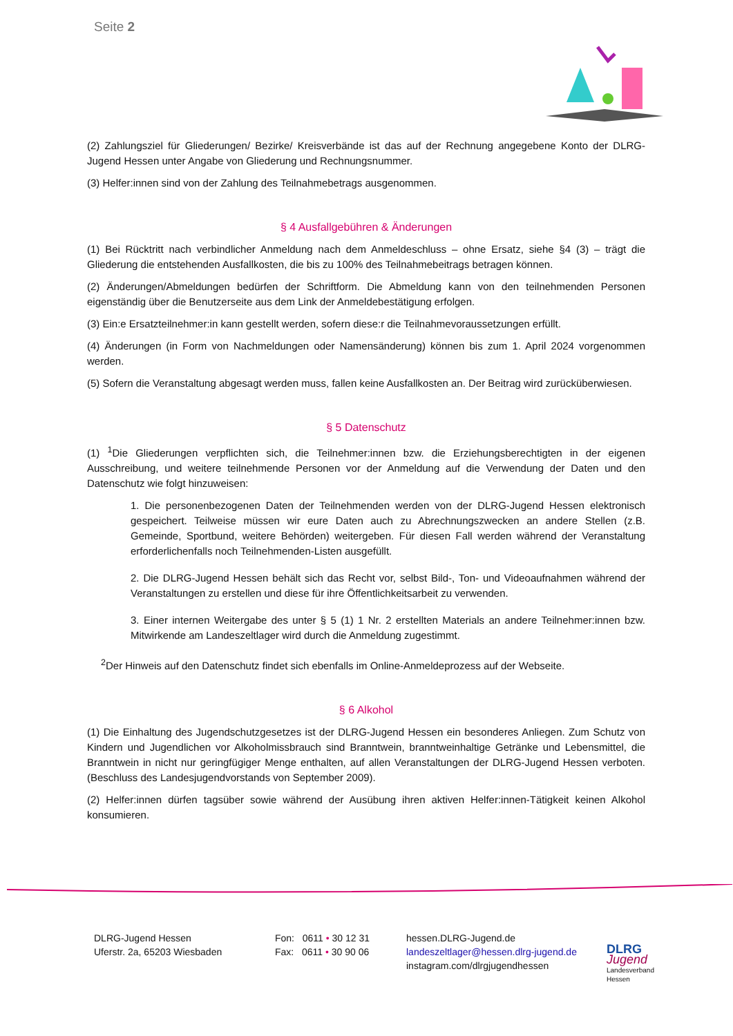Seite 2
(2) Zahlungsziel für Gliederungen/ Bezirke/ Kreisverbände ist das auf der Rechnung angegebene Konto der DLRG-Jugend Hessen unter Angabe von Gliederung und Rechnungsnummer.
(3) Helfer:innen sind von der Zahlung des Teilnahmebetrags ausgenommen.
§ 4 Ausfallgebühren & Änderungen
(1) Bei Rücktritt nach verbindlicher Anmeldung nach dem Anmeldeschluss – ohne Ersatz, siehe §4 (3) – trägt die Gliederung die entstehenden Ausfallkosten, die bis zu 100% des Teilnahmebeitrags betragen können.
(2) Änderungen/Abmeldungen bedürfen der Schriftform. Die Abmeldung kann von den teilnehmenden Personen eigenständig über die Benutzerseite aus dem Link der Anmeldebestätigung erfolgen.
(3) Ein:e Ersatzteilnehmer:in kann gestellt werden, sofern diese:r die Teilnahmevoraussetzungen erfüllt.
(4) Änderungen (in Form von Nachmeldungen oder Namensänderung) können bis zum 1. April 2024 vorgenommen werden.
(5) Sofern die Veranstaltung abgesagt werden muss, fallen keine Ausfallkosten an. Der Beitrag wird zurücküberwiesen.
§ 5 Datenschutz
(1) <sup>1</sup>Die Gliederungen verpflichten sich, die Teilnehmer:innen bzw. die Erziehungsberechtigten in der eigenen Ausschreibung, und weitere teilnehmende Personen vor der Anmeldung auf die Verwendung der Daten und den Datenschutz wie folgt hinzuweisen:
1. Die personenbezogenen Daten der Teilnehmenden werden von der DLRG-Jugend Hessen elektronisch gespeichert. Teilweise müssen wir eure Daten auch zu Abrechnungszwecken an andere Stellen (z.B. Gemeinde, Sportbund, weitere Behörden) weitergeben. Für diesen Fall werden während der Veranstaltung erforderlichenfalls noch Teilnehmenden-Listen ausgefüllt.
2. Die DLRG-Jugend Hessen behält sich das Recht vor, selbst Bild-, Ton- und Videoaufnahmen während der Veranstaltungen zu erstellen und diese für ihre Öffentlichkeitsarbeit zu verwenden.
3. Einer internen Weitergabe des unter § 5 (1) 1 Nr. 2 erstellten Materials an andere Teilnehmer:innen bzw. Mitwirkende am Landeszeltlager wird durch die Anmeldung zugestimmt.
<sup>2</sup> Der Hinweis auf den Datenschutz findet sich ebenfalls im Online-Anmeldeprozess auf der Webseite.
§ 6 Alkohol
(1) Die Einhaltung des Jugendschutzgesetzes ist der DLRG-Jugend Hessen ein besonderes Anliegen. Zum Schutz von Kindern und Jugendlichen vor Alkoholmissbrauch sind Branntwein, branntweinhaltige Getränke und Lebensmittel, die Branntwein in nicht nur geringfügiger Menge enthalten, auf allen Veranstaltungen der DLRG-Jugend Hessen verboten. (Beschluss des Landesjugendvorstands von September 2009).
(2) Helfer:innen dürfen tagsüber sowie während der Ausübung ihren aktiven Helfer:innen-Tätigkeit keinen Alkohol konsumieren.
DLRG-Jugend Hessen
Uferstr. 2a, 65203 Wiesbaden
Fon: 0611 • 30 12 31
Fax: 0611 • 30 90 06
hessen.DLRG-Jugend.de
landeszeltlager@hessen.dlrg-jugend.de
instagram.com/dlrgjugendhessen
DLRG
Jugend
Landesverband
Hessen